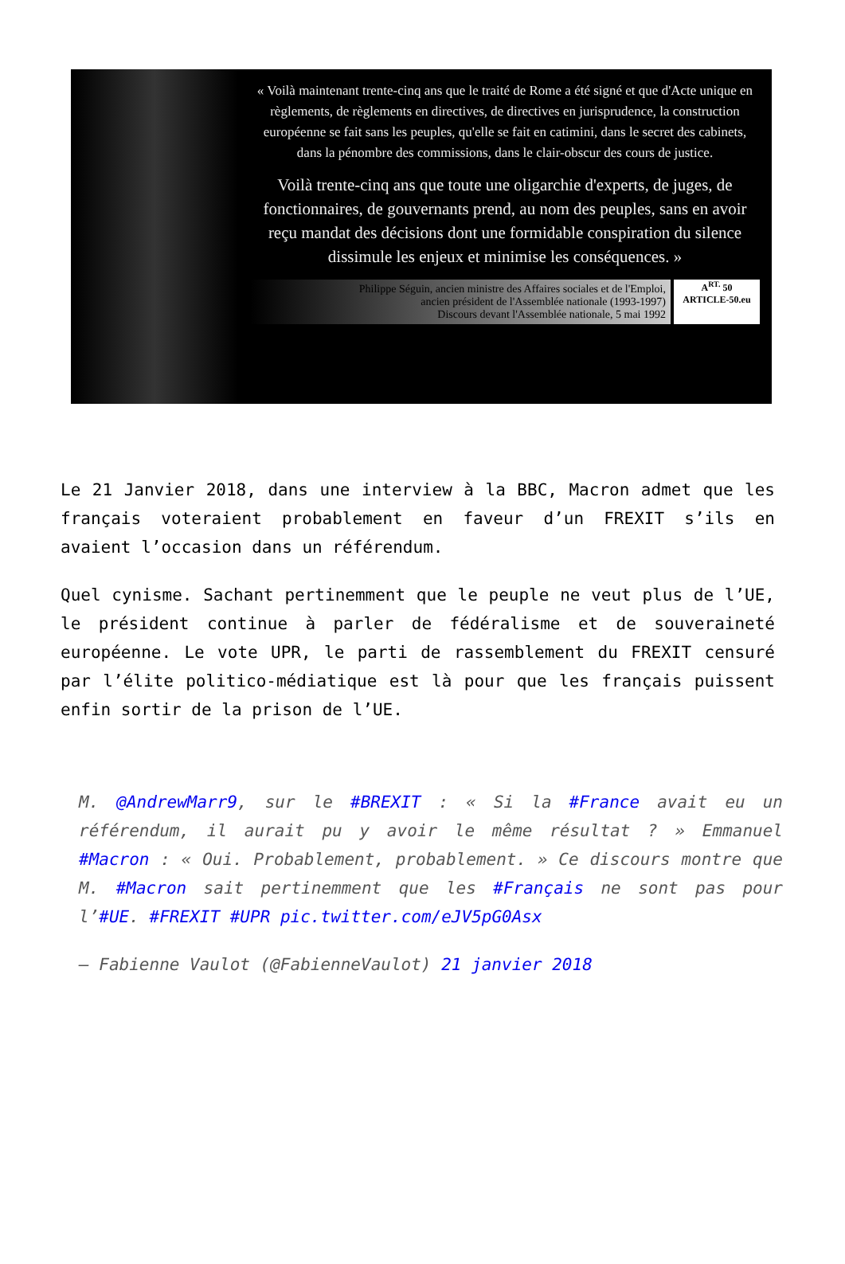« Voilà maintenant trente-cinq ans que le traité de Rome a été signé et que d'Acte unique en règlements, de règlements en directives, de directives en jurisprudence, la construction européenne se fait sans les peuples, qu'elle se fait en catimini, dans le secret des cabinets, dans la pénombre des commissions, dans le clair-obscur des cours de justice.
Voilà trente-cinq ans que toute une oligarchie d'experts, de juges, de fonctionnaires, de gouvernants prend, au nom des peuples, sans en avoir reçu mandat des décisions dont une formidable conspiration du silence dissimule les enjeux et minimise les conséquences. »
Philippe Séguin, ancien ministre des Affaires sociales et de l'Emploi,
ancien président de l'Assemblée nationale (1993-1997)
Discours devant l'Assemblée nationale, 5 mai 1992
A<sup>RT.</sup> 50
ARTICLE-50.eu
Le 21 Janvier 2018, dans une interview à la BBC, Macron admet que les français voteraient probablement en faveur d’un FREXIT s’ils en avaient l’occasion dans un référendum.
Quel cynisme. Sachant pertinemment que le peuple ne veut plus de l’UE, le président continue à parler de fédéralisme et de souveraineté européenne. Le vote UPR, le parti de rassemblement du FREXIT censuré par l’élite politico-médiatique est là pour que les français puissent enfin sortir de la prison de l’UE.
M. @AndrewMarr9, sur le #BREXIT : « Si la #France avait eu un référendum, il aurait pu y avoir le même résultat ? » Emmanuel #Macron : « Oui. Probablement, probablement. » Ce discours montre que M. #Macron sait pertinemment que les #Français ne sont pas pour l’#UE. #FREXIT #UPR pic.twitter.com/eJV5pG0Asx
— Fabienne Vaulot (@FabienneVaulot) 21 janvier 2018